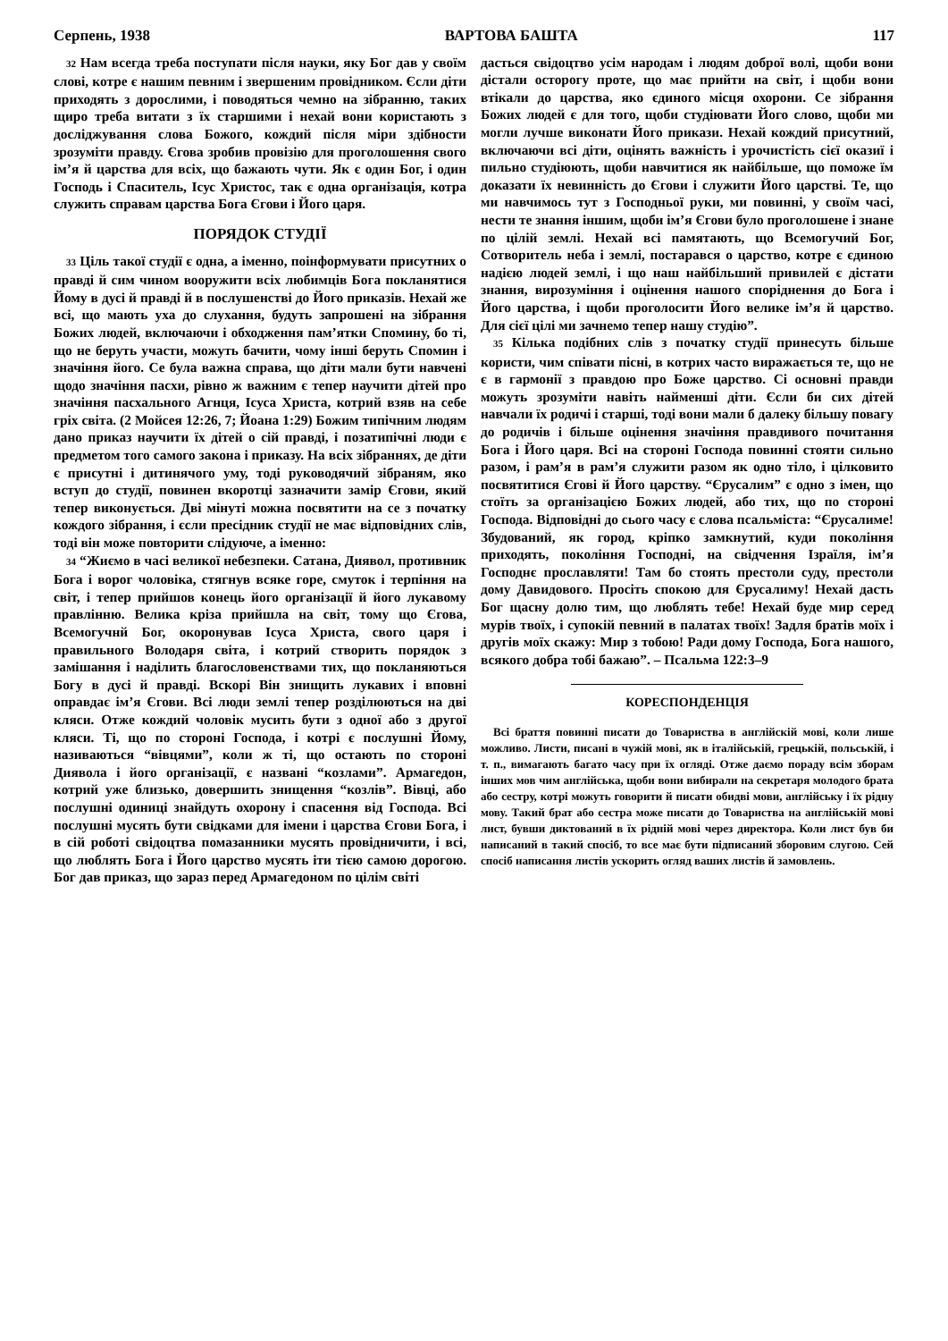Серпень, 1938 ВАРТОВА БАШТА 117
32 Нам всегда треба поступати після науки, яку Бог дав у своїм слові, котре є нашим певним і звершеним провідником. Єсли діти приходять з дорослими, і поводяться чемно на зібранню, таких щиро треба витати з їх старшими і нехай вони користають з досліджування слова Божого, кождий після міри здібности зрозуміти правду. Єгова зробив провізію для проголошення свого ім’я й царства для всіх, що бажають чути. Як є один Бог, і один Господь і Спаситель, Ісус Христос, так є одна організація, котра служить справам царства Бога Єгови і Його царя.
ПОРЯДОК СТУДІЇ
33 Ціль такої студії є одна, а іменно, поінформувати присутних о правді й сим чином вооружити всіх любимців Бога покланятися Йому в дусі й правді й в послушенстві до Його приказів. Нехай же всі, що мають уха до слухання, будуть запрошені на зібрання Божих людей, включаючи і обходження пам’ятки Спомину, бо ті, що не беруть участи, можуть бачити, чому інші беруть Спомин і значіння його. Се була важна справа, що діти мали бути навчені щодо значіння пасхи, рівно ж важним є тепер научити дітей про значіння пасхального Агнця, Ісуса Христа, котрий взяв на себе гріх світа. (2 Мойсея 12:26, 7; Йоана 1:29) Божим типічним людям дано приказ научити їх дітей о сій правді, і позатипічні люди є предметом того самого закона і приказу. На всіх зібраннях, де діти є присутні і дитинячого уму, тоді руководячий зібраням, яко вступ до студії, повинен вкоротці зазначити замір Єгови, який тепер виконується. Дві мінуті можна посвятити на се з початку кождого зібрання, і єсли пресідник студії не має відповідних слів, тоді він може повторити слідуюче, а іменно:
34 “Жиємо в часі великої небезпеки. Сатана, Диявол, противник Бога і ворог чоловіка, стягнув всяке горе, смуток і терпіння на світ, і тепер прийшов конець його організації й його лукавому правлінню. Велика кріза прийшла на світ, тому що Єгова, Всемогучнй Бог, окоронував Ісуса Христа, свого царя і правильного Володаря світа, і котрий створить порядок з замішання і наділить благословенствами тих, що покланяються Богу в дусі й правді. Вскорі Він знищить лукавих і вповні оправдає ім’я Єгови. Всі люди землі тепер розділюються на дві кляси. Отже кождий чоловік мусить бути з одної або з другої кляси. Ті, що по стороні Господа, і котрі є послушні Йому, називаються “вівцями”, коли ж ті, що остають по стороні Диявола і його організації, є названі “козлами”. Армагедон, котрий уже близько, довершить знищення “козлів”. Вівці, або послушні одиниці знайдуть охорону і спасення від Господа. Всі послушні мусять бути свідками для імени і царства Єгови Бога, і в сій роботі свідоцтва помазанники мусять провідничити, і всі, що люблять Бога і Його царство мусять іти тією самою дорогою. Бог дав приказ, що зараз перед Армагедоном по цілім світі
дасться свідоцтво усім народам і людям доброї волі, щоби вони дістали осторогу проте, що має прийти на світ, і щоби вони втікали до царства, яко єдиного місця охорони. Се зібрання Божих людей є для того, щоби студіювати Його слово, щоби ми могли лучше виконати Його прикази. Нехай кождий присутний, включаючи всі діти, оцінять важність і урочистість сієї оказиї і пильно студіюють, щоби навчитися як найбільше, що поможе їм доказати їх невинність до Єгови і служити Його царстві. Те, що ми навчимось тут з Господньої руки, ми повинні, у своїм часі, нести те знання іншим, щоби ім’я Єгови було проголошене і знане по цілій землі. Нехай всі памятають, що Всемогучий Бог, Сотворитель неба і землі, постарався о царство, котре є єдиною надією людей землі, і що наш найбільший привилей є дістати знання, вирозуміння і оцінення нашого споріднення до Бога і Його царства, і щоби проголосити Його велике ім’я й царство. Для сієї цілі ми зачнемо тепер нашу студію”.
35 Кілька подібних слів з початку студії принесуть більше користи, чим співати пісні, в котрих часто виражається те, що не є в гармонії з правдою про Боже царство. Сі основні правди можуть зрозуміти навіть найменші діти. Єсли би сих дітей навчали їх родичі і старші, тоді вони мали б далеку більшу повагу до родичів і більше оцінення значіння правдивого почитання Бога і Його царя. Всі на стороні Господа повинні стояти сильно разом, і рам’я в рам’я служити разом як одно тіло, і цілковито посвятитися Єгові й Його царству. “Єрусалим” є одно з імен, що стоїть за організацією Божих людей, або тих, що по стороні Господа. Відповідні до сього часу є слова псальміста: “Єрусалиме! Збудований, як город, кріпко замкнутий, куди покоління приходять, покоління Господні, на свідчення Ізраїля, ім’я Господнє прославляти! Там бо стоять престоли суду, престоли дому Давидового. Просіть спокою для Єрусалиму! Нехай дасть Бог щасну долю тим, що люблять тебе! Нехай буде мир серед мурів твоїх, і супокій певний в палатах твоїх! Задля братів моїх і другів моїх скажу: Мир з тобою! Ради дому Господа, Бога нашого, всякого добра тобі бажаю”. – Псальма 122:3–9
КОРЕСПОНДЕНЦІЯ
Всі браття повинні писати до Товариства в англійскій мові, коли лише можливо. Листи, писані в чужій мові, як в італійській, грецькій, польській, і т. п., вимагають багато часу при їх огляді. Отже даємо пораду всім зборам інших мов чим англійська, щоби вони вибирали на секретаря молодого брата або сестру, котрі можуть говорити й писати обидві мови, англійську і їх рідну мову. Такий брат або сестра може писати до Товариства на англійській мові лист, бувши диктований в їх рідній мові через директора. Коли лист був би написаний в такий спосіб, то все має бути підписаний зборовим слугою. Сей спосіб написання листів ускорить огляд ваших листів й замовлень.